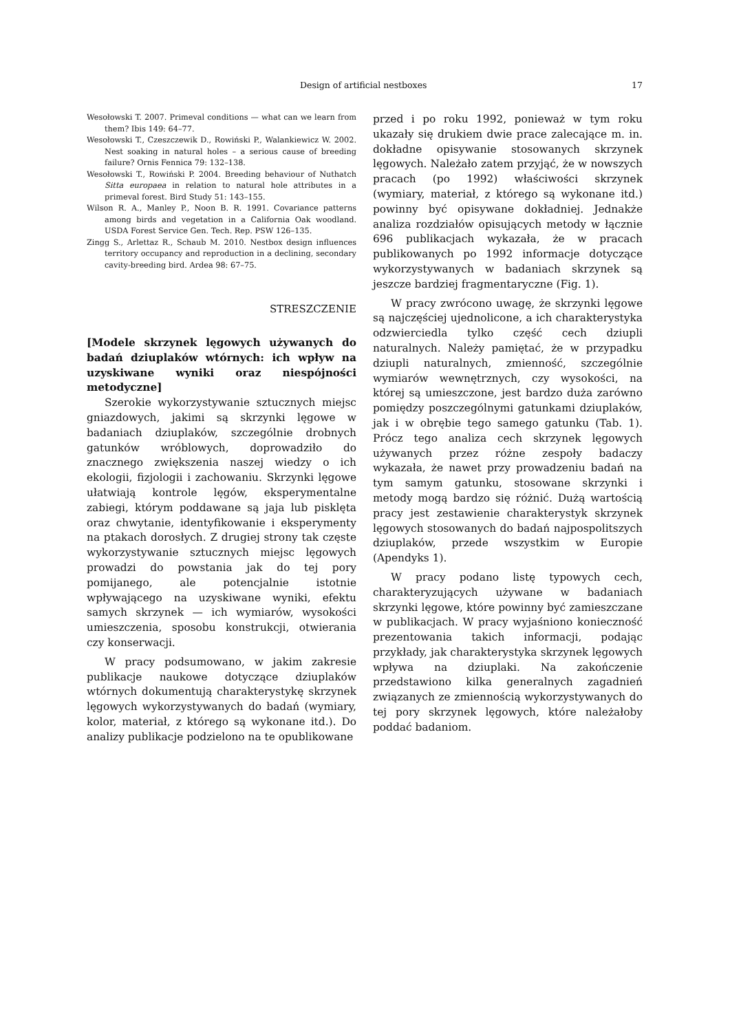Design of artificial nestboxes 17
Wesołowski T. 2007. Primeval conditions — what can we learn from them? Ibis 149: 64–77.
Wesołowski T., Czeszczewik D., Rowiński P., Walankiewicz W. 2002. Nest soaking in natural holes – a serious cause of breeding failure? Ornis Fennica 79: 132–138.
Wesołowski T., Rowiński P. 2004. Breeding behaviour of Nuthatch Sitta europaea in relation to natural hole attributes in a primeval forest. Bird Study 51: 143–155.
Wilson R. A., Manley P., Noon B. R. 1991. Covariance patterns among birds and vegetation in a California Oak woodland. USDA Forest Service Gen. Tech. Rep. PSW 126–135.
Zingg S., Arlettaz R., Schaub M. 2010. Nestbox design influences territory occupancy and reproduction in a declining, secondary cavity-breeding bird. Ardea 98: 67–75.
STRESZCZENIE
[Modele skrzynek lęgowych używanych do badań dziuplaków wtórnych: ich wpływ na uzyskiwane wyniki oraz niespójności metodyczne]
Szerokie wykorzystywanie sztucznych miejsc gniazdowych, jakimi są skrzynki lęgowe w badaniach dziuplaków, szczególnie drobnych gatunków wróblowych, doprowadziło do znacznego zwiększenia naszej wiedzy o ich ekologii, fizjologii i zachowaniu. Skrzynki lęgowe ułatwiają kontrole lęgów, eksperymentalne zabiegi, którym poddawane są jaja lub pisklęta oraz chwytanie, identyfikowanie i eksperymenty na ptakach dorosłych. Z drugiej strony tak częste wykorzystywanie sztucznych miejsc lęgowych prowadzi do powstania jak do tej pory pomijanego, ale potencjalnie istotnie wpływającego na uzyskiwane wyniki, efektu samych skrzynek — ich wymiarów, wysokości umieszczenia, sposobu konstrukcji, otwierania czy konserwacji.
W pracy podsumowano, w jakim zakresie publikacje naukowe dotyczące dziuplaków wtórnych dokumentują charakterystykę skrzynek lęgowych wykorzystywanych do badań (wymiary, kolor, materiał, z którego są wykonane itd.). Do analizy publikacje podzielono na te opublikowane
przed i po roku 1992, ponieważ w tym roku ukazały się drukiem dwie prace zalecające m. in. dokładne opisywanie stosowanych skrzynek lęgowych. Należało zatem przyjąć, że w nowszych pracach (po 1992) właściwości skrzynek (wymiary, materiał, z którego są wykonane itd.) powinny być opisywane dokładniej. Jednakże analiza rozdziałów opisujących metody w łącznie 696 publikacjach wykazała, że w pracach publikowanych po 1992 informacje dotyczące wykorzystywanych w badaniach skrzynek są jeszcze bardziej fragmentaryczne (Fig. 1).
W pracy zwrócono uwagę, że skrzynki lęgowe są najczęściej ujednolicone, a ich charakterystyka odzwierciedla tylko część cech dziupli naturalnych. Należy pamiętać, że w przypadku dziupli naturalnych, zmienność, szczególnie wymiarów wewnętrznych, czy wysokości, na której są umieszczone, jest bardzo duża zarówno pomiędzy poszczególnymi gatunkami dziuplaków, jak i w obrębie tego samego gatunku (Tab. 1). Prócz tego analiza cech skrzynek lęgowych używanych przez różne zespoły badaczy wykazała, że nawet przy prowadzeniu badań na tym samym gatunku, stosowane skrzynki i metody mogą bardzo się różnić. Dużą wartością pracy jest zestawienie charakterystyk skrzynek lęgowych stosowanych do badań najpospolitszych dziuplaków, przede wszystkim w Europie (Apendyks 1).
W pracy podano listę typowych cech, charakteryzujących używane w badaniach skrzynki lęgowe, które powinny być zamieszczane w publikacjach. W pracy wyjaśniono konieczność prezentowania takich informacji, podając przykłady, jak charakterystyka skrzynek lęgowych wpływa na dziuplaki. Na zakończenie przedstawiono kilka generalnych zagadnień związanych ze zmiennością wykorzystywanych do tej pory skrzynek lęgowych, które należałoby poddać badaniom.